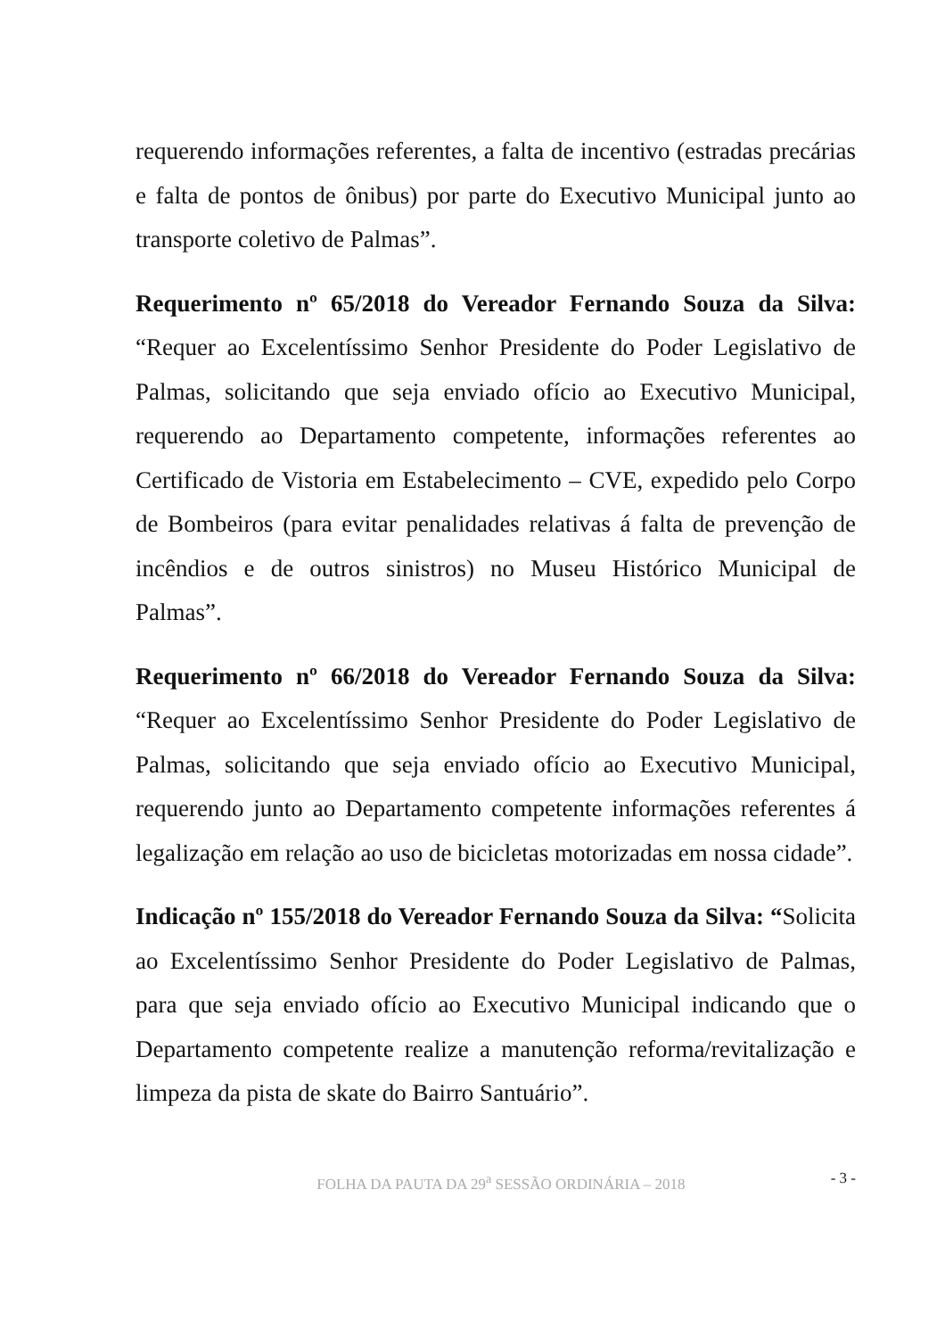requerendo informações referentes, a falta de incentivo (estradas precárias e falta de pontos de ônibus) por parte do Executivo Municipal junto ao transporte coletivo de Palmas”.
Requerimento nº 65/2018 do Vereador Fernando Souza da Silva: “Requer ao Excelentíssimo Senhor Presidente do Poder Legislativo de Palmas, solicitando que seja enviado ofício ao Executivo Municipal, requerendo ao Departamento competente, informações referentes ao Certificado de Vistoria em Estabelecimento – CVE, expedido pelo Corpo de Bombeiros (para evitar penalidades relativas á falta de prevenção de incêndios e de outros sinistros) no Museu Histórico Municipal de Palmas”.
Requerimento nº 66/2018 do Vereador Fernando Souza da Silva: “Requer ao Excelentíssimo Senhor Presidente do Poder Legislativo de Palmas, solicitando que seja enviado ofício ao Executivo Municipal, requerendo junto ao Departamento competente informações referentes á legalização em relação ao uso de bicicletas motorizadas em nossa cidade”.
Indicação nº 155/2018 do Vereador Fernando Souza da Silva: “Solicita ao Excelentíssimo Senhor Presidente do Poder Legislativo de Palmas, para que seja enviado ofício ao Executivo Municipal indicando que o Departamento competente realize a manutenção reforma/revitalização e limpeza da pista de skate do Bairro Santuário”.
FOLHA DA PAUTA DA 29<sup>a</sup> SESSÃO ORDINÁRIA – 2018 - 3 -